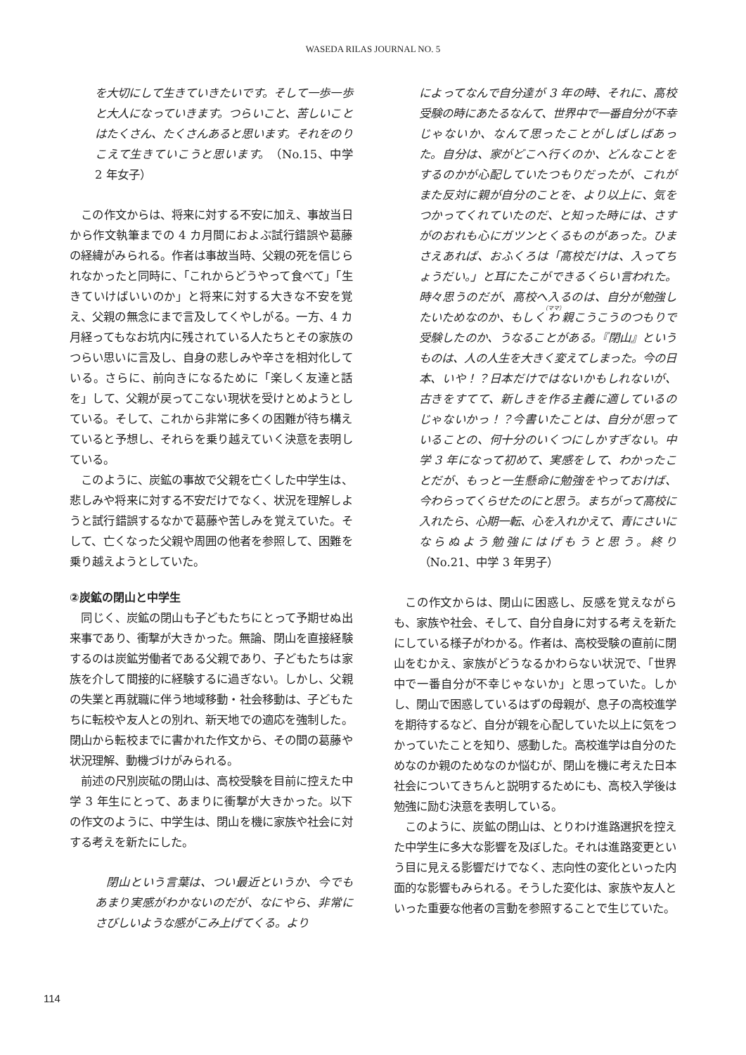WASEDA RILAS JOURNAL NO. 5
を大切にして生きていきたいです。そして一歩一歩と大人になっていきます。つらいこと、苦しいことはたくさん、たくさんあると思います。それをのりこえて生きていこうと思います。（No.15、中学 2 年女子）
この作文からは、将来に対する不安に加え、事故当日から作文執筆までの 4 カ月間におよぶ試行錯誤や葛藤の経緯がみられる。作者は事故当時、父親の死を信じられなかったと同時に、「これからどうやって食べて」「生きていけばいいのか」と将来に対する大きな不安を覚え、父親の無念にまで言及してくやしがる。一方、4 カ月経ってもなお坑内に残されている人たちとその家族のつらい思いに言及し、自身の悲しみや辛さを相対化している。さらに、前向きになるために「楽しく友達と話を」して、父親が戻ってこない現状を受けとめようとしている。そして、これから非常に多くの困難が待ち構えていると予想し、それらを乗り越えていく決意を表明している。
このように、炭鉱の事故で父親を亡くした中学生は、悲しみや将来に対する不安だけでなく、状況を理解しようと試行錯誤するなかで葛藤や苦しみを覚えていた。そして、亡くなった父親や周囲の他者を参照して、困難を乗り越えようとしていた。
②炭鉱の閉山と中学生
同じく、炭鉱の閉山も子どもたちにとって予期せぬ出来事であり、衝撃が大きかった。無論、閉山を直接経験するのは炭鉱労働者である父親であり、子どもたちは家族を介して間接的に経験するに過ぎない。しかし、父親の失業と再就職に伴う地域移動・社会移動は、子どもたちに転校や友人との別れ、新天地での適応を強制した。閉山から転校までに書かれた作文から、その間の葛藤や状況理解、動機づけがみられる。
前述の尺別炭砿の閉山は、高校受験を目前に控えた中学 3 年生にとって、あまりに衝撃が大きかった。以下の作文のように、中学生は、閉山を機に家族や社会に対する考えを新たにした。
閉山という言葉は、つい最近というか、今でもあまり実感がわかないのだが、なにやら、非常にさびしいような感がこみ上げてくる。より
によってなんで自分達が 3 年の時、それに、高校受験の時にあたるなんて、世界中で一番自分が不幸じゃないか、なんて思ったことがしばしばあった。自分は、家がどこへ行くのか、どんなことをするのかが心配していたつもりだったが、これがまた反対に親が自分のことを、より以上に、気をつかってくれていたのだ、と知った時には、さすがのおれも心にガツンとくるものがあった。ひまさえあれば、おふくろは「高校だけは、入ってちょうだい。」と耳にたこができるくらい言われた。時々思うのだが、高校へ入るのは、自分が勉強したいためなのか、もしくわ親こうこうのつもりで受験したのか、うなることがある。『閉山』というものは、人の人生を大きく変えてしまった。今の日本、いや！？日本だけではないかもしれないが、古きをすてて、新しきを作る主義に適しているのじゃないかっ！？今書いたことは、自分が思っていることの、何十分のいくつにしかすぎない。中学 3 年になって初めて、実感をして、わかったことだが、もっと一生懸命に勉強をやっておけば、今わらってくらせたのにと思う。まちがって高校に入れたら、心期一転、心を入れかえて、青にさいにならぬよう勉強にはげもうと思う。終り（No.21、中学 3 年男子）
この作文からは、閉山に困惑し、反感を覚えながらも、家族や社会、そして、自分自身に対する考えを新たにしている様子がわかる。作者は、高校受験の直前に閉山をむかえ、家族がどうなるかわらない状況で、「世界中で一番自分が不幸じゃないか」と思っていた。しかし、閉山で困惑しているはずの母親が、息子の高校進学を期待するなど、自分が親を心配していた以上に気をつかっていたことを知り、感動した。高校進学は自分のためなのか親のためなのか悩むが、閉山を機に考えた日本社会についてきちんと説明するためにも、高校入学後は勉強に励む決意を表明している。
このように、炭鉱の閉山は、とりわけ進路選択を控えた中学生に多大な影響を及ぼした。それは進路変更という目に見える影響だけでなく、志向性の変化といった内面的な影響もみられる。そうした変化は、家族や友人といった重要な他者の言動を参照することで生じていた。
114